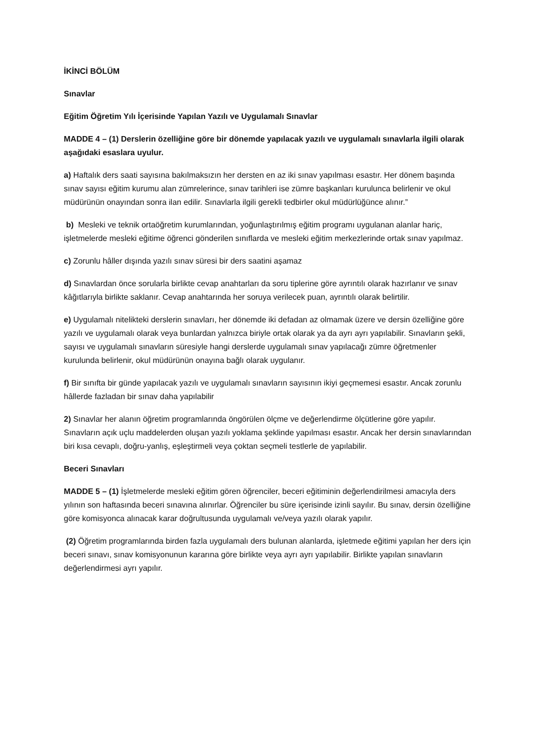İKİNCİ BÖLÜM
Sınavlar
Eğitim Öğretim Yılı İçerisinde Yapılan Yazılı ve Uygulamalı Sınavlar
MADDE 4 – (1) Derslerin özelliğine göre bir dönemde yapılacak yazılı ve uygulamalı sınavlarla ilgili olarak aşağıdaki esaslara uyulur.
a) Haftalık ders saati sayısına bakılmaksızın her dersten en az iki sınav yapılması esastır. Her dönem başında sınav sayısı eğitim kurumu alan zümrelerince, sınav tarihleri ise zümre başkanları kurulunca belirlenir ve okul müdürünün onayından sonra ilan edilir. Sınavlarla ilgili gerekli tedbirler okul müdürlüğünce alınır.”
b) Mesleki ve teknik ortaöğretim kurumlarından, yoğunlaştırılmış eğitim programı uygulanan alanlar hariç, işletmelerde mesleki eğitime öğrenci gönderilen sınıflarda ve mesleki eğitim merkezlerinde ortak sınav yapılmaz.
c) Zorunlu hâller dışında yazılı sınav süresi bir ders saatini aşamaz
d) Sınavlardan önce sorularla birlikte cevap anahtarları da soru tiplerine göre ayrıntılı olarak hazırlanır ve sınav kâğıtlarıyla birlikte saklanır. Cevap anahtarında her soruya verilecek puan, ayrıntılı olarak belirtilir.
e) Uygulamalı nitelikteki derslerin sınavları, her dönemde iki defadan az olmamak üzere ve dersin özelliğine göre yazılı ve uygulamalı olarak veya bunlardan yalnızca biriyle ortak olarak ya da ayrı ayrı yapılabilir. Sınavların şekli, sayısı ve uygulamalı sınavların süresiyle hangi derslerde uygulamalı sınav yapılacağı zümre öğretmenler kurulunda belirlenir, okul müdürünün onayına bağlı olarak uygulanır.
f) Bir sınıfta bir günde yapılacak yazılı ve uygulamalı sınavların sayısının ikiyi geçmemesi esastır. Ancak zorunlu hâllerde fazladan bir sınav daha yapılabilir
2) Sınavlar her alanın öğretim programlarında öngörülen ölçme ve değerlendirme ölçütlerine göre yapılır. Sınavların açık uçlu maddelerden oluşan yazılı yoklama şeklinde yapılması esastır. Ancak her dersin sınavlarından biri kısa cevaplı, doğru-yanlış, eşleştirmeli veya çoktan seçmeli testlerle de yapılabilir.
Beceri Sınavları
MADDE 5 – (1) İşletmelerde mesleki eğitim gören öğrenciler, beceri eğitiminin değerlendirilmesi amacıyla ders yılının son haftasında beceri sınavına alınırlar. Öğrenciler bu süre içerisinde izinli sayılır. Bu sınav, dersin özelliğine göre komisyonca alınacak karar doğrultusunda uygulamalı ve/veya yazılı olarak yapılır.
(2) Öğretim programlarında birden fazla uygulamalı ders bulunan alanlarda, işletmede eğitimi yapılan her ders için beceri sınavı, sınav komisyonunun kararına göre birlikte veya ayrı ayrı yapılabilir. Birlikte yapılan sınavların değerlendirmesi ayrı yapılır.